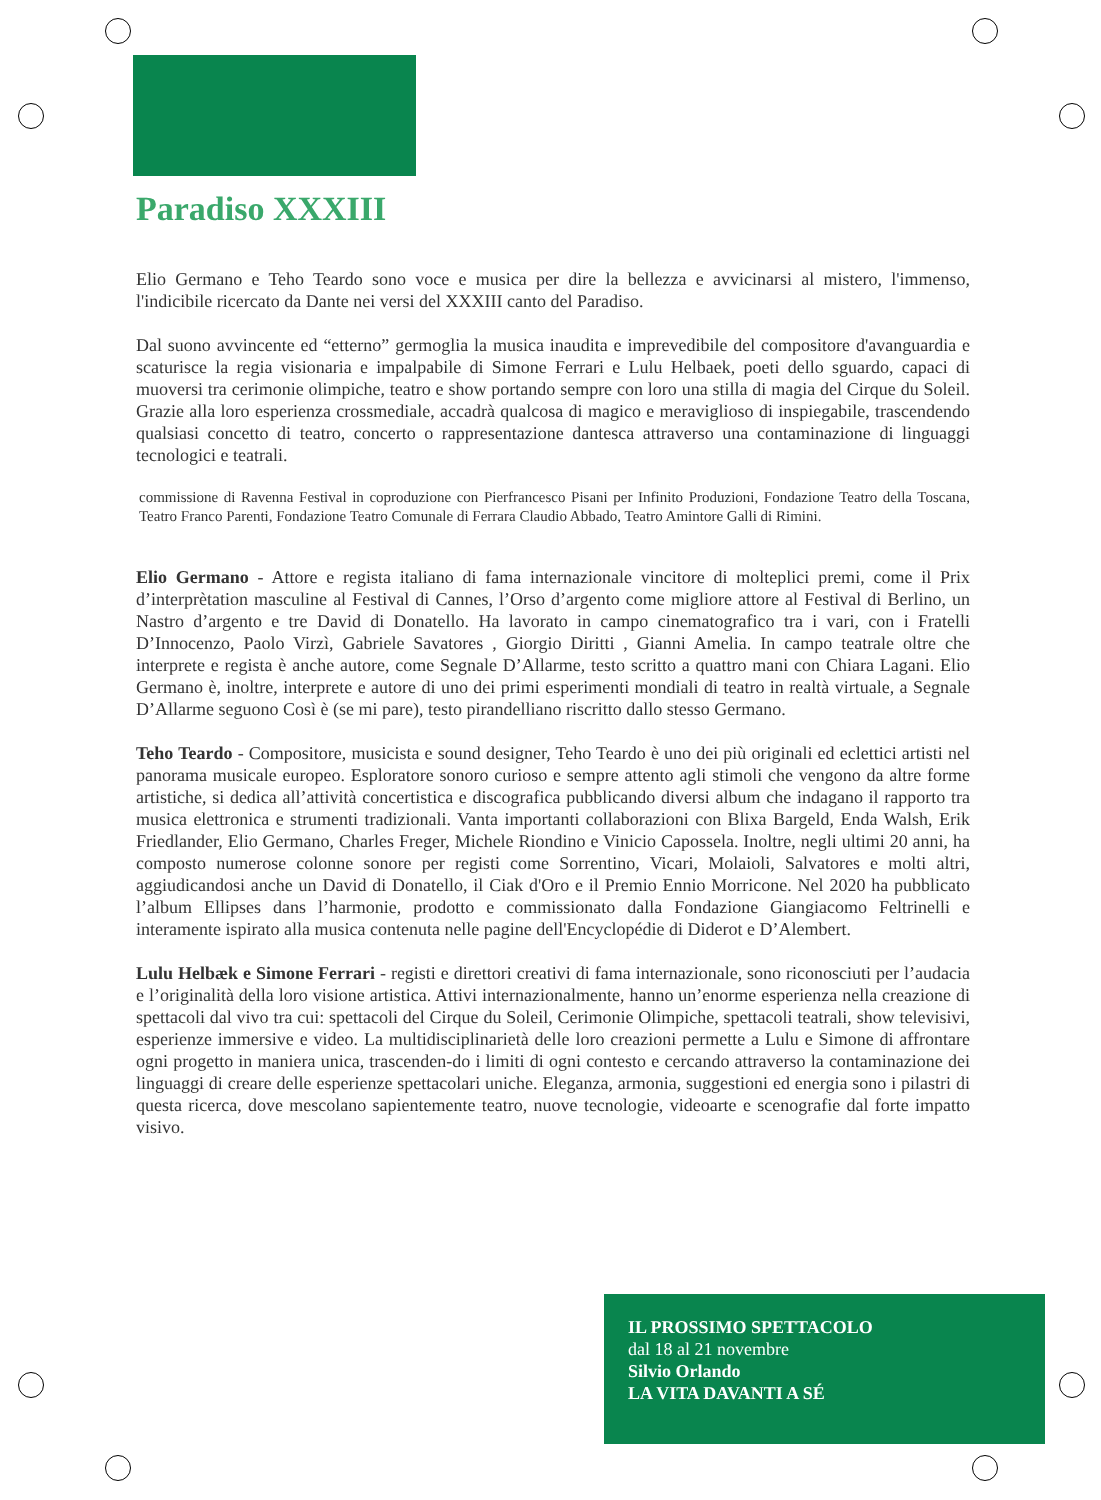Paradiso XXXIII
Elio Germano e Teho Teardo sono voce e musica per dire la bellezza e avvicinarsi al mistero, l'immenso, l'indicibile ricercato da Dante nei versi del XXXIII canto del Paradiso.
Dal suono avvincente ed “etterno” germoglia la musica inaudita e imprevedibile del compositore d'avanguardia e scaturisce la regia visionaria e impalpabile di Simone Ferrari e Lulu Helbaek, poeti dello sguardo, capaci di muoversi tra cerimonie olimpiche, teatro e show portando sempre con loro una stilla di magia del Cirque du Soleil. Grazie alla loro esperienza crossmediale, accadrà qualcosa di magico e meraviglioso di inspiegabile, trascendendo qualsiasi concetto di teatro, concerto o rappresentazione dantesca attraverso una contaminazione di linguaggi tecnologici e teatrali.
commissione di Ravenna Festival in coproduzione con Pierfrancesco Pisani per Infinito Produzioni, Fondazione Teatro della Toscana, Teatro Franco Parenti, Fondazione Teatro Comunale di Ferrara Claudio Abbado, Teatro Amintore Galli di Rimini.
Elio Germano - Attore e regista italiano di fama internazionale vincitore di molteplici premi, come il Prix d’interprètation masculine al Festival di Cannes, l’Orso d’argento come migliore attore al Festival di Berlino, un Nastro d’argento e tre David di Donatello. Ha lavorato in campo cinematografico tra i vari, con i Fratelli D’Innocenzo, Paolo Virzì, Gabriele Savatores , Giorgio Diritti , Gianni Amelia. In campo teatrale oltre che interprete e regista è anche autore, come Segnale D’Allarme, testo scritto a quattro mani con Chiara Lagani. Elio Germano è, inoltre, interprete e autore di uno dei primi esperimenti mondiali di teatro in realtà virtuale, a Segnale D’Allarme seguono Così è (se mi pare), testo pirandelliano riscritto dallo stesso Germano.
Teho Teardo - Compositore, musicista e sound designer, Teho Teardo è uno dei più originali ed eclettici artisti nel panorama musicale europeo. Esploratore sonoro curioso e sempre attento agli stimoli che vengono da altre forme artistiche, si dedica all’attività concertistica e discografica pubblicando diversi album che indagano il rapporto tra musica elettronica e strumenti tradizionali. Vanta importanti collaborazioni con Blixa Bargeld, Enda Walsh, Erik Friedlander, Elio Germano, Charles Freger, Michele Riondino e Vinicio Capossela. Inoltre, negli ultimi 20 anni, ha composto numerose colonne sonore per registi come Sorrentino, Vicari, Molaioli, Salvatores e molti altri, aggiudicandosi anche un David di Donatello, il Ciak d'Oro e il Premio Ennio Morricone. Nel 2020 ha pubblicato l’album Ellipses dans l’harmonie, prodotto e commissionato dalla Fondazione Giangiacomo Feltrinelli e interamente ispirato alla musica contenuta nelle pagine dell'Encyclopédie di Diderot e D’Alembert.
Lulu Helbæk e Simone Ferrari - registi e direttori creativi di fama internazionale, sono riconosciuti per l’audacia e l’originalità della loro visione artistica. Attivi internazionalmente, hanno un’enorme esperienza nella creazione di spettacoli dal vivo tra cui: spettacoli del Cirque du Soleil, Cerimonie Olimpiche, spettacoli teatrali, show televisivi, esperienze immersive e video. La multidisciplinarietà delle loro creazioni permette a Lulu e Simone di affrontare ogni progetto in maniera unica, trascenden-do i limiti di ogni contesto e cercando attraverso la contaminazione dei linguaggi di creare delle esperienze spettacolari uniche. Eleganza, armonia, suggestioni ed energia sono i pilastri di questa ricerca, dove mescolano sapientemente teatro, nuove tecnologie, videoarte e scenografie dal forte impatto visivo.
IL PROSSIMO SPETTACOLO
dal 18 al 21 novembre
Silvio Orlando
LA VITA DAVANTI A SÉ